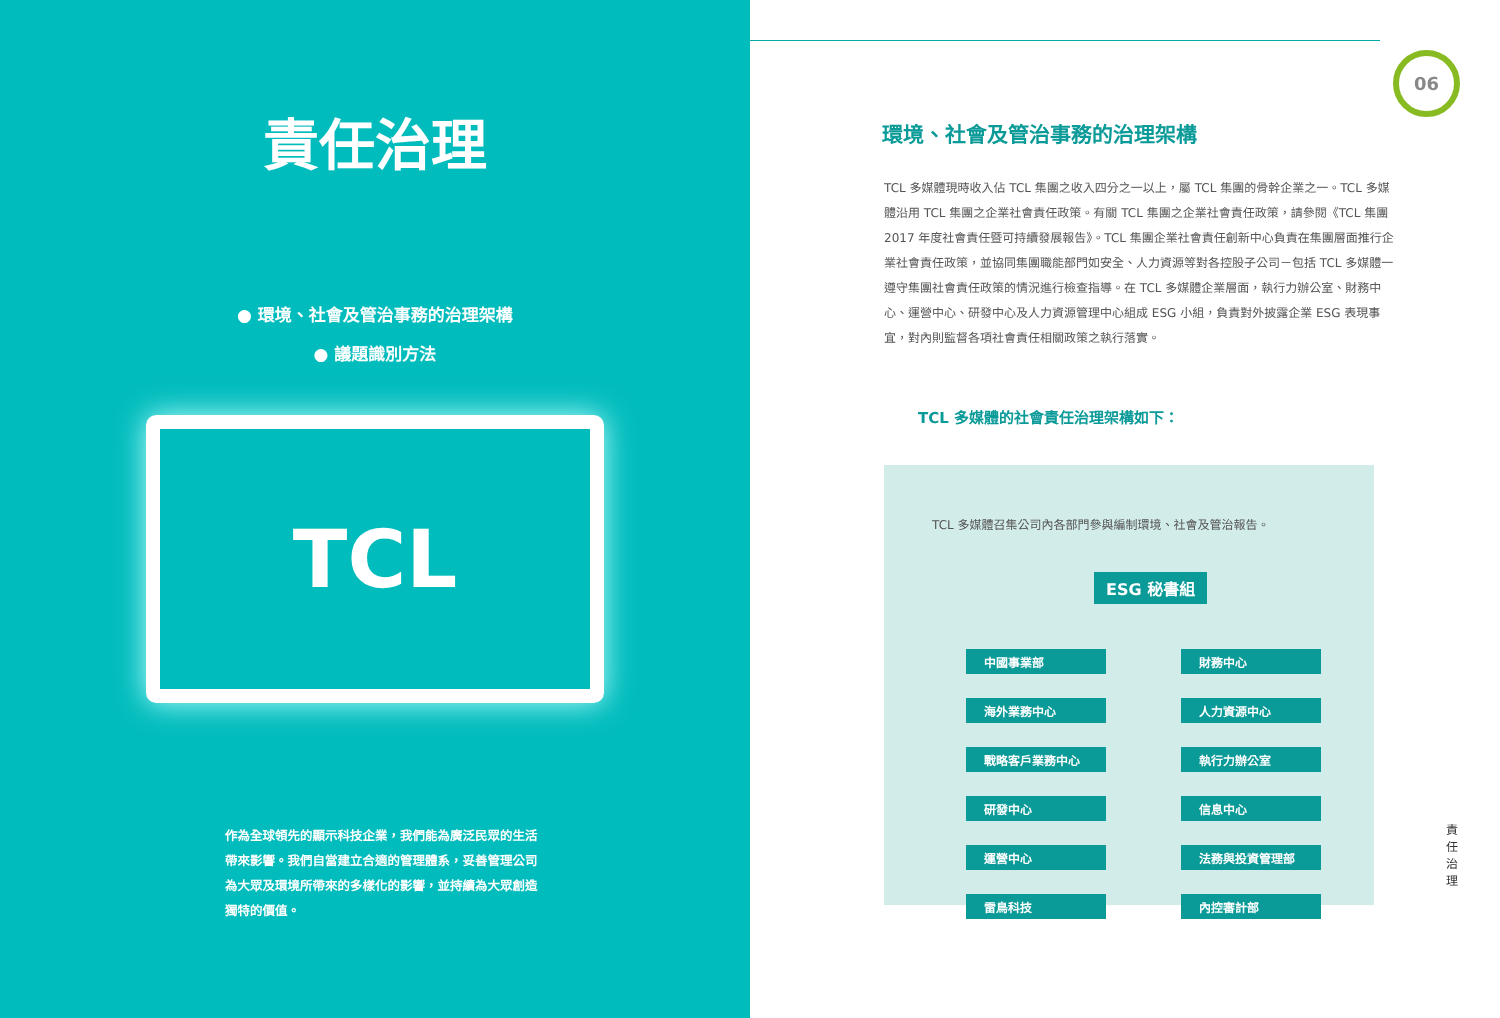責任治理
● 環境、社會及管治事務的治理架構
● 議題識別方法
TCL
作為全球領先的顯示科技企業，我們能為廣泛民眾的生活帶來影響。我們自當建立合適的管理體系，妥善管理公司為大眾及環境所帶來的多樣化的影響，並持續為大眾創造獨特的價值。
06
環境、社會及管治事務的治理架構
TCL 多媒體現時收入佔 TCL 集團之收入四分之一以上，屬 TCL 集團的骨幹企業之一。TCL 多媒體沿用 TCL 集團之企業社會責任政策。有關 TCL 集團之企業社會責任政策，請參閱《TCL 集團 2017 年度社會責任暨可持續發展報告》。TCL 集團企業社會責任創新中心負責在集團層面推行企業社會責任政策，並協同集團職能部門如安全、人力資源等對各控股子公司－包括 TCL 多媒體一遵守集團社會責任政策的情況進行檢查指導。在 TCL 多媒體企業層面，執行力辦公室、財務中心、運營中心、研發中心及人力資源管理中心組成 ESG 小組，負責對外披露企業 ESG 表現事宜，對內則監督各項社會責任相關政策之執行落實。
TCL 多媒體的社會責任治理架構如下：
TCL 多媒體召集公司內各部門參與編制環境、社會及管治報告。
ESG 秘書組
中國事業部
財務中心
海外業務中心
人力資源中心
戰略客戶業務中心
執行力辦公室
研發中心
信息中心
運營中心
法務與投資管理部
雷鳥科技
內控審計部
責任治理